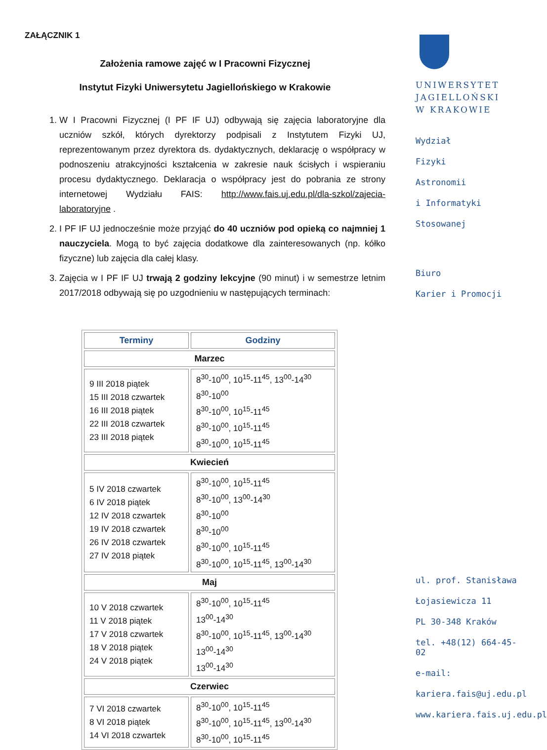ZAŁĄCZNIK 1
Założenia ramowe zajęć w I Pracowni Fizycznej
Instytut Fizyki Uniwersytetu Jagiellońskiego w Krakowie
1. W I Pracowni Fizycznej (I PF IF UJ) odbywają się zajęcia laboratoryjne dla uczniów szkół, których dyrektorzy podpisali z Instytutem Fizyki UJ, reprezentowanym przez dyrektora ds. dydaktycznych, deklarację o współpracy w podnoszeniu atrakcyjności kształcenia w zakresie nauk ścisłych i wspieraniu procesu dydaktycznego. Deklaracja o współpracy jest do pobrania ze strony internetowej Wydziału FAIS: http://www.fais.uj.edu.pl/dla-szkol/zajecia-laboratoryjne .
2. I PF IF UJ jednocześnie może przyjąć do 40 uczniów pod opieką co najmniej 1 nauczyciela. Mogą to być zajęcia dodatkowe dla zainteresowanych (np. kółko fizyczne) lub zajęcia dla całej klasy.
3. Zajęcia w I PF IF UJ trwają 2 godziny lekcyjne (90 minut) i w semestrze letnim 2017/2018 odbywają się po uzgodnieniu w następujących terminach:
| Terminy | Godziny |
| --- | --- |
| Marzec | |
| 9 III 2018 piątek 15 III 2018 czwartek 16 III 2018 piątek 22 III 2018 czwartek 23 III 2018 piątek | 8<sup>30</sup>-10<sup>00</sup>, 10<sup>15</sup>-11<sup>45</sup>, 13<sup>00</sup>-14<sup>30</sup> 8<sup>30</sup>-10<sup>00</sup> 8<sup>30</sup>-10<sup>00</sup>, 10<sup>15</sup>-11<sup>45</sup> 8<sup>30</sup>-10<sup>00</sup>, 10<sup>15</sup>-11<sup>45</sup> 8<sup>30</sup>-10<sup>00</sup>, 10<sup>15</sup>-11<sup>45</sup> |
| Kwiecień | |
| 5 IV 2018 czwartek 6 IV 2018 piątek 12 IV 2018 czwartek 19 IV 2018 czwartek 26 IV 2018 czwartek 27 IV 2018 piątek | 8<sup>30</sup>-10<sup>00</sup>, 10<sup>15</sup>-11<sup>45</sup> 8<sup>30</sup>-10<sup>00</sup>, 13<sup>00</sup>-14<sup>30</sup> 8<sup>30</sup>-10<sup>00</sup> 8<sup>30</sup>-10<sup>00</sup> 8<sup>30</sup>-10<sup>00</sup>, 10<sup>15</sup>-11<sup>45</sup> 8<sup>30</sup>-10<sup>00</sup>, 10<sup>15</sup>-11<sup>45</sup>, 13<sup>00</sup>-14<sup>30</sup> |
| Maj | |
| 10 V 2018 czwartek 11 V 2018 piątek 17 V 2018 czwartek 18 V 2018 piątek 24 V 2018 piątek | 8<sup>30</sup>-10<sup>00</sup>, 10<sup>15</sup>-11<sup>45</sup> 13<sup>00</sup>-14<sup>30</sup> 8<sup>30</sup>-10<sup>00</sup>, 10<sup>15</sup>-11<sup>45</sup>, 13<sup>00</sup>-14<sup>30</sup> 13<sup>00</sup>-14<sup>30</sup> 13<sup>00</sup>-14<sup>30</sup> |
| Czerwiec | |
| 7 VI 2018 czwartek 8 VI 2018 piątek 14 VI 2018 czwartek | 8<sup>30</sup>-10<sup>00</sup>, 10<sup>15</sup>-11<sup>45</sup> 8<sup>30</sup>-10<sup>00</sup>, 10<sup>15</sup>-11<sup>45</sup>, 13<sup>00</sup>-14<sup>30</sup> 8<sup>30</sup>-10<sup>00</sup>, 10<sup>15</sup>-11<sup>45</sup> |
UNIWERSYTET
JAGIELLOŃSKI
W KRAKOWIE
Wydział
Fizyki
Astronomii
i Informatyki
Stosowanej
Biuro
Karier i Promocji
ul. prof. Stanisława
Łojasiewicza 11
PL 30-348 Kraków
tel. +48(12) 664-45-02
e-mail:
kariera.fais@uj.edu.pl
www.kariera.fais.uj.edu.pl